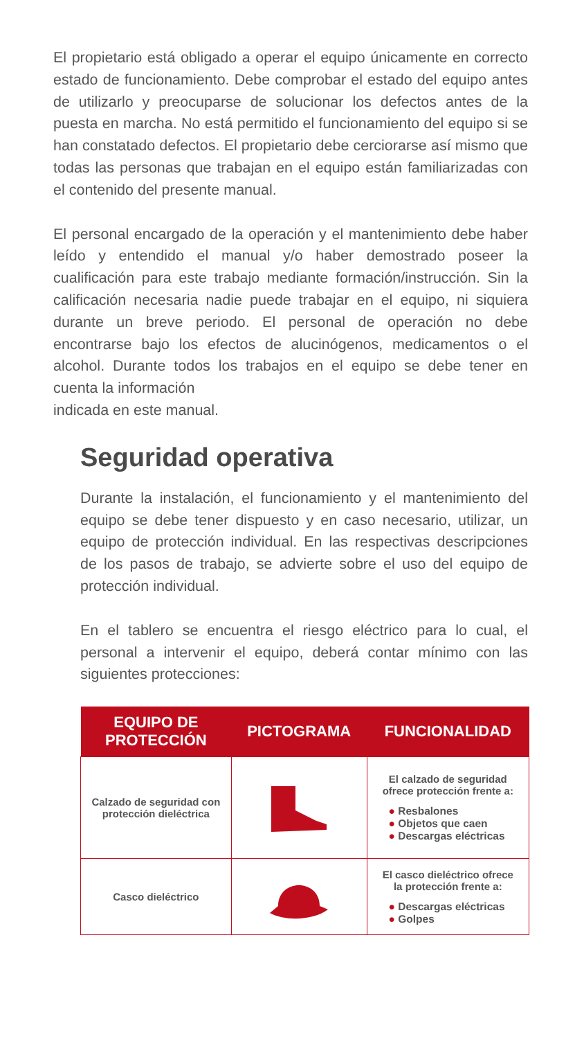El propietario está obligado a operar el equipo únicamente en correcto estado de funcionamiento. Debe comprobar el estado del equipo antes de utilizarlo y preocuparse de solucionar los defectos antes de la puesta en marcha. No está permitido el funcionamiento del equipo si se han constatado defectos. El propietario debe cerciorarse así mismo que todas las personas que trabajan en el equipo están familiarizadas con el contenido del presente manual.
El personal encargado de la operación y el mantenimiento debe haber leído y entendido el manual y/o haber demostrado poseer la cualificación para este trabajo mediante formación/instrucción. Sin la calificación necesaria nadie puede trabajar en el equipo, ni siquiera durante un breve periodo. El personal de operación no debe encontrarse bajo los efectos de alucinógenos, medicamentos o el alcohol. Durante todos los trabajos en el equipo se debe tener en cuenta la información
indicada en este manual.
Seguridad operativa
Durante la instalación, el funcionamiento y el mantenimiento del equipo se debe tener dispuesto y en caso necesario, utilizar, un equipo de protección individual. En las respectivas descripciones de los pasos de trabajo, se advierte sobre el uso del equipo de protección individual.
En el tablero se encuentra el riesgo eléctrico para lo cual, el personal a intervenir el equipo, deberá contar mínimo con las siguientes protecciones:
| EQUIPO DE PROTECCIÓN | PICTOGRAMA | FUNCIONALIDAD |
| --- | --- | --- |
| Calzado de seguridad con protección dieléctrica | | El calzado de seguridad ofrece protección frente a: ● Resbalones ● Objetos que caen ● Descargas eléctricas |
| Casco dieléctrico | | El casco dieléctrico ofrece la protección frente a: ● Descargas eléctricas ● Golpes |